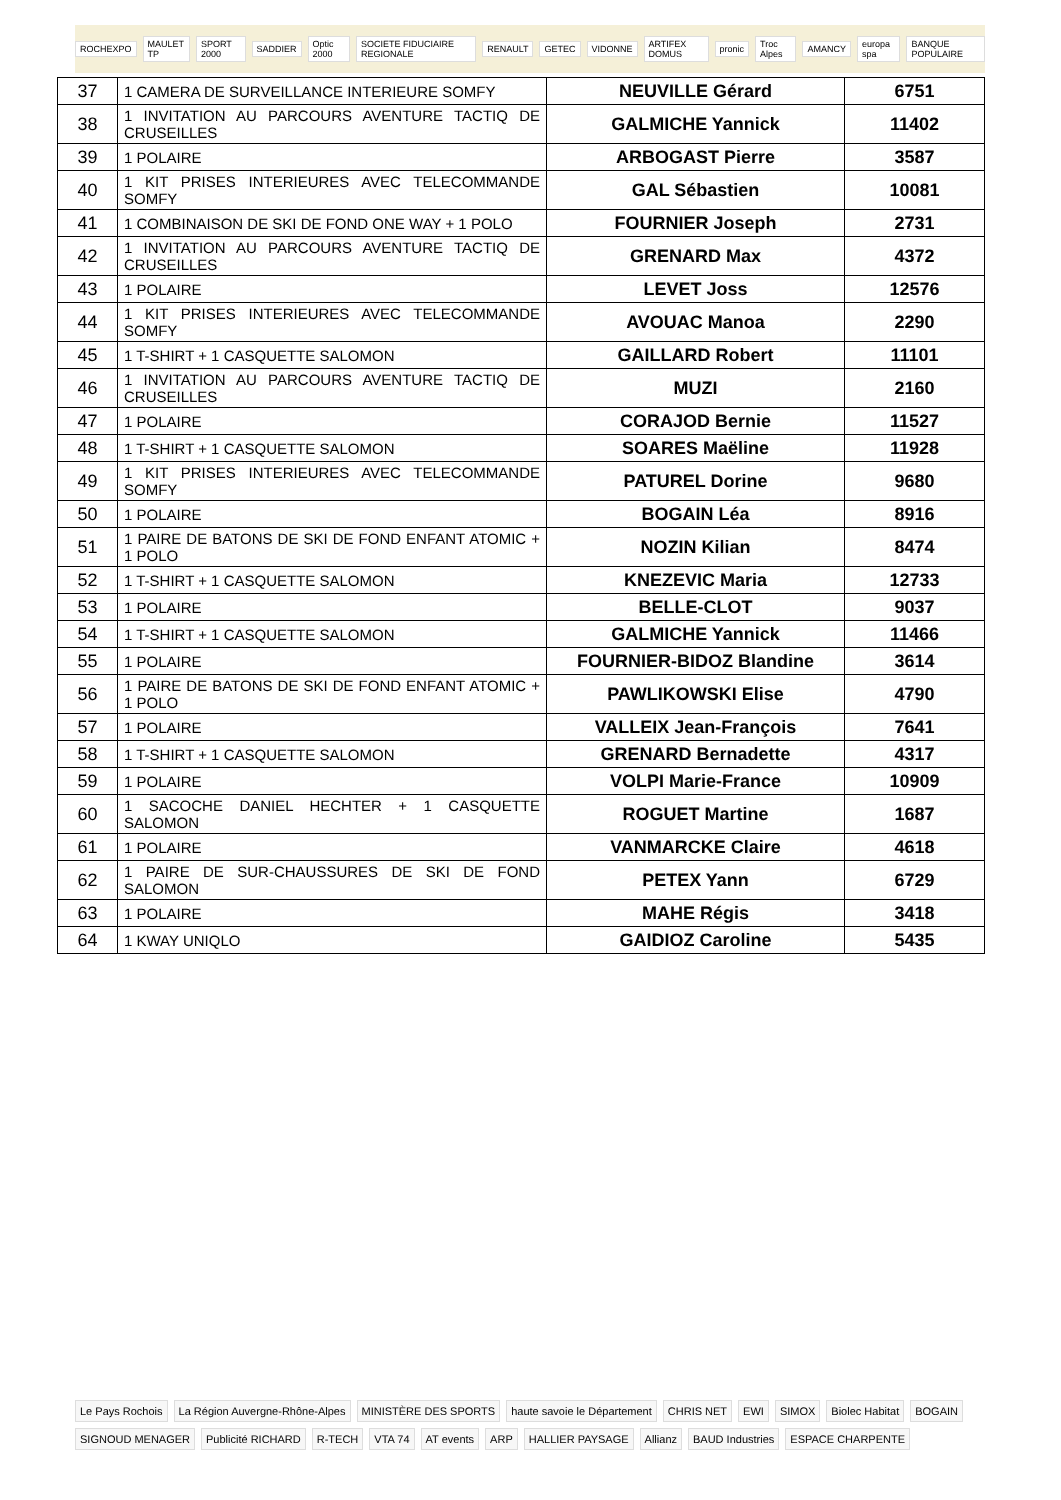ROCHEXPO MAULET TP SPORT 2000 SADDIER Optic 2000 SOCIETE FIDUCIAIRE REGIONALE RENAULT GETEC VIDONNE ARTIFEX DOMUS pronic Troc Alpes AMANCY europa spa BANQUE POPULAIRE
| 37 | 1 CAMERA DE SURVEILLANCE INTERIEURE SOMFY | NEUVILLE Gérard | 6751 |
| 38 | 1 INVITATION AU PARCOURS AVENTURE TACTIQ DE CRUSEILLES | GALMICHE Yannick | 11402 |
| 39 | 1 POLAIRE | ARBOGAST Pierre | 3587 |
| 40 | 1 KIT PRISES INTERIEURES AVEC TELECOMMANDE SOMFY | GAL Sébastien | 10081 |
| 41 | 1 COMBINAISON DE SKI DE FOND ONE WAY + 1 POLO | FOURNIER Joseph | 2731 |
| 42 | 1 INVITATION AU PARCOURS AVENTURE TACTIQ DE CRUSEILLES | GRENARD Max | 4372 |
| 43 | 1 POLAIRE | LEVET Joss | 12576 |
| 44 | 1 KIT PRISES INTERIEURES AVEC TELECOMMANDE SOMFY | AVOUAC Manoa | 2290 |
| 45 | 1 T-SHIRT + 1 CASQUETTE SALOMON | GAILLARD Robert | 11101 |
| 46 | 1 INVITATION AU PARCOURS AVENTURE TACTIQ DE CRUSEILLES | MUZI | 2160 |
| 47 | 1 POLAIRE | CORAJOD Bernie | 11527 |
| 48 | 1 T-SHIRT + 1 CASQUETTE SALOMON | SOARES Maëline | 11928 |
| 49 | 1 KIT PRISES INTERIEURES AVEC TELECOMMANDE SOMFY | PATUREL Dorine | 9680 |
| 50 | 1 POLAIRE | BOGAIN Léa | 8916 |
| 51 | 1 PAIRE DE BATONS DE SKI DE FOND ENFANT ATOMIC + 1 POLO | NOZIN Kilian | 8474 |
| 52 | 1 T-SHIRT + 1 CASQUETTE SALOMON | KNEZEVIC Maria | 12733 |
| 53 | 1 POLAIRE | BELLE-CLOT | 9037 |
| 54 | 1 T-SHIRT + 1 CASQUETTE SALOMON | GALMICHE Yannick | 11466 |
| 55 | 1 POLAIRE | FOURNIER-BIDOZ Blandine | 3614 |
| 56 | 1 PAIRE DE BATONS DE SKI DE FOND ENFANT ATOMIC + 1 POLO | PAWLIKOWSKI Elise | 4790 |
| 57 | 1 POLAIRE | VALLEIX Jean-François | 7641 |
| 58 | 1 T-SHIRT + 1 CASQUETTE SALOMON | GRENARD Bernadette | 4317 |
| 59 | 1 POLAIRE | VOLPI Marie-France | 10909 |
| 60 | 1 SACOCHE DANIEL HECHTER + 1 CASQUETTE SALOMON | ROGUET Martine | 1687 |
| 61 | 1 POLAIRE | VANMARCKE Claire | 4618 |
| 62 | 1 PAIRE DE SUR-CHAUSSURES DE SKI DE FOND SALOMON | PETEX Yann | 6729 |
| 63 | 1 POLAIRE | MAHE Régis | 3418 |
| 64 | 1 KWAY UNIQLO | GAIDIOZ Caroline | 5435 |
Le Pays Rochois La Région Auvergne-Rhône-Alpes MINISTÈRE DES SPORTS haute savoie le Département CHRIS NET EWI SIMOX Biolec Habitat BOGAIN SIGNOUD MENAGER Publicité RICHARD R-TECH VTA 74 AT events ARP HALLIER PAYSAGE Allianz BAUD Industries ESPACE CHARPENTE